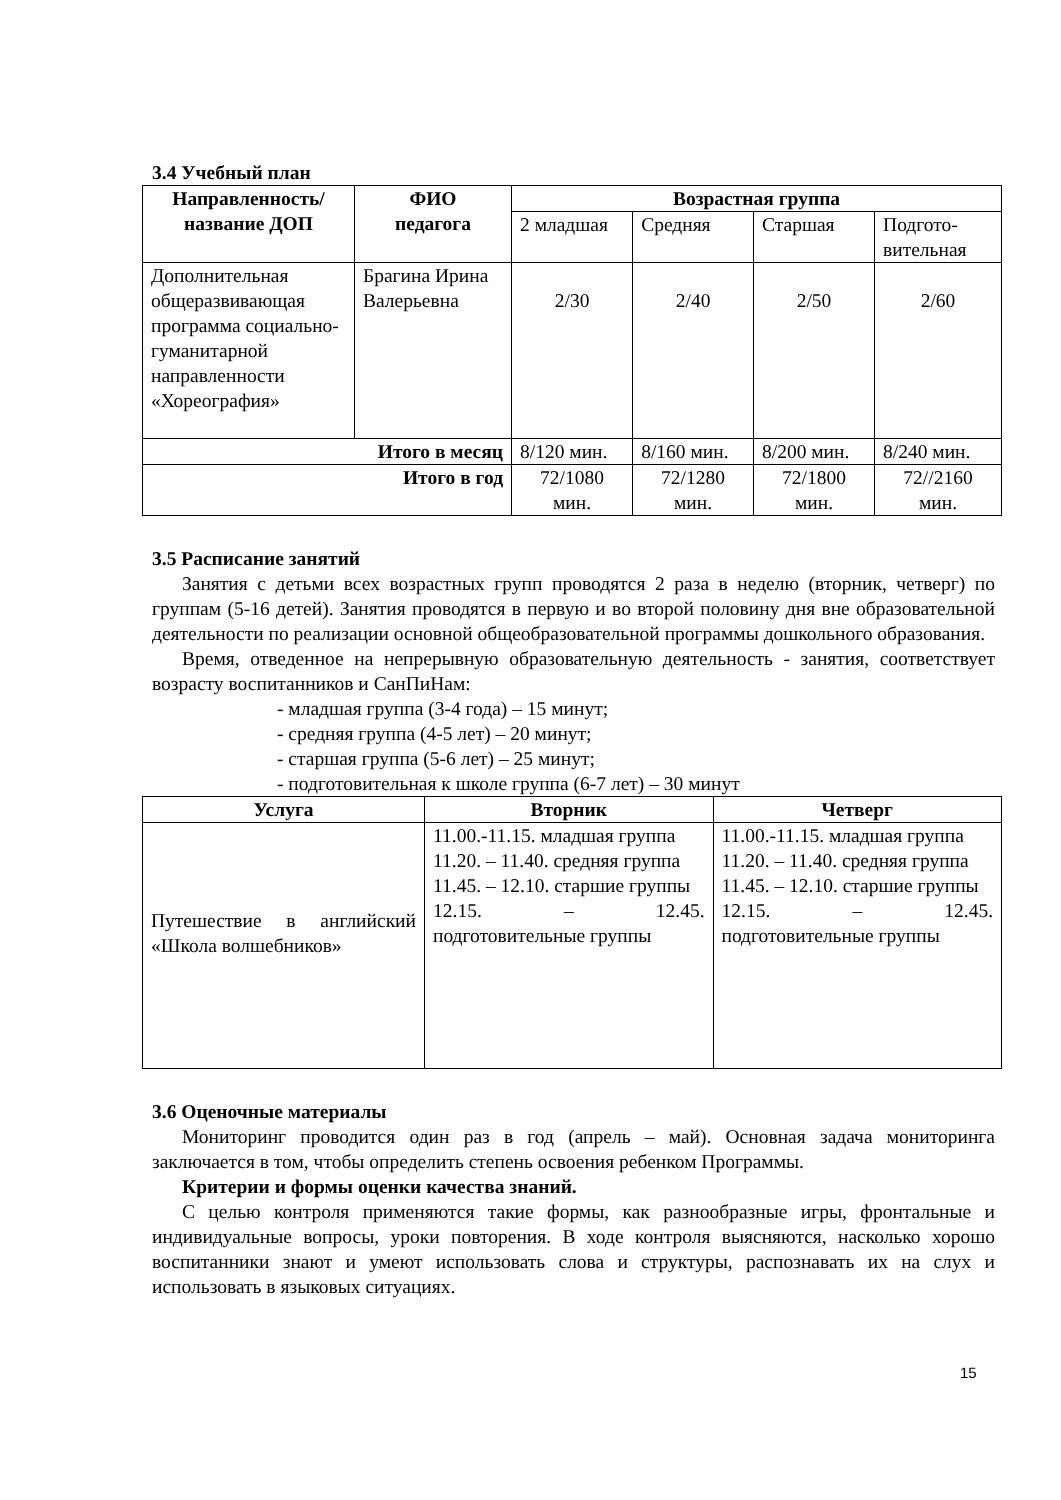3.4 Учебный план
| Направленность/ название ДОП | ФИО педагога | Возрастная группа | | | |
| --- | --- | --- | --- | --- | --- |
| | | 2 младшая | Средняя | Старшая | Подгото- вительная |
| Дополнительная общеразвивающая программа социально-гуманитарной направленности «Хореография» | Брагина Ирина Валерьевна | 2/30 | 2/40 | 2/50 | 2/60 |
| Итого в месяц | | 8/120 мин. | 8/160 мин. | 8/200 мин. | 8/240 мин. |
| Итого в год | | 72/1080 мин. | 72/1280 мин. | 72/1800 мин. | 72//2160 мин. |
3.5 Расписание занятий
Занятия с детьми всех возрастных групп проводятся 2 раза в неделю (вторник, четверг) по группам (5-16 детей). Занятия проводятся в первую и во второй половину дня вне образовательной деятельности по реализации основной общеобразовательной программы дошкольного образования.
Время, отведенное на непрерывную образовательную деятельность - занятия, соответствует возрасту воспитанников и СанПиНам:
- младшая группа (3-4 года) – 15 минут;
- средняя группа (4-5 лет) – 20 минут;
- старшая группа (5-6 лет) – 25 минут;
- подготовительная к школе группа (6-7 лет) – 30 минут
| Услуга | Вторник | Четверг |
| --- | --- | --- |
| Путешествие в английский «Школа волшебников» | 11.00.-11.15. младшая группа 11.20. – 11.40. средняя группа 11.45. – 12.10. старшие группы 12.15. – 12.45. подготовительные группы | 11.00.-11.15. младшая группа 11.20. – 11.40. средняя группа 11.45. – 12.10. старшие группы 12.15. – 12.45. подготовительные группы |
3.6 Оценочные материалы
Мониторинг проводится один раз в год (апрель – май). Основная задача мониторинга заключается в том, чтобы определить степень освоения ребенком Программы.
Критерии и формы оценки качества знаний.
С целью контроля применяются такие формы, как разнообразные игры, фронтальные и индивидуальные вопросы, уроки повторения. В ходе контроля выясняются, насколько хорошо воспитанники знают и умеют использовать слова и структуры, распознавать их на слух и использовать в языковых ситуациях.
15